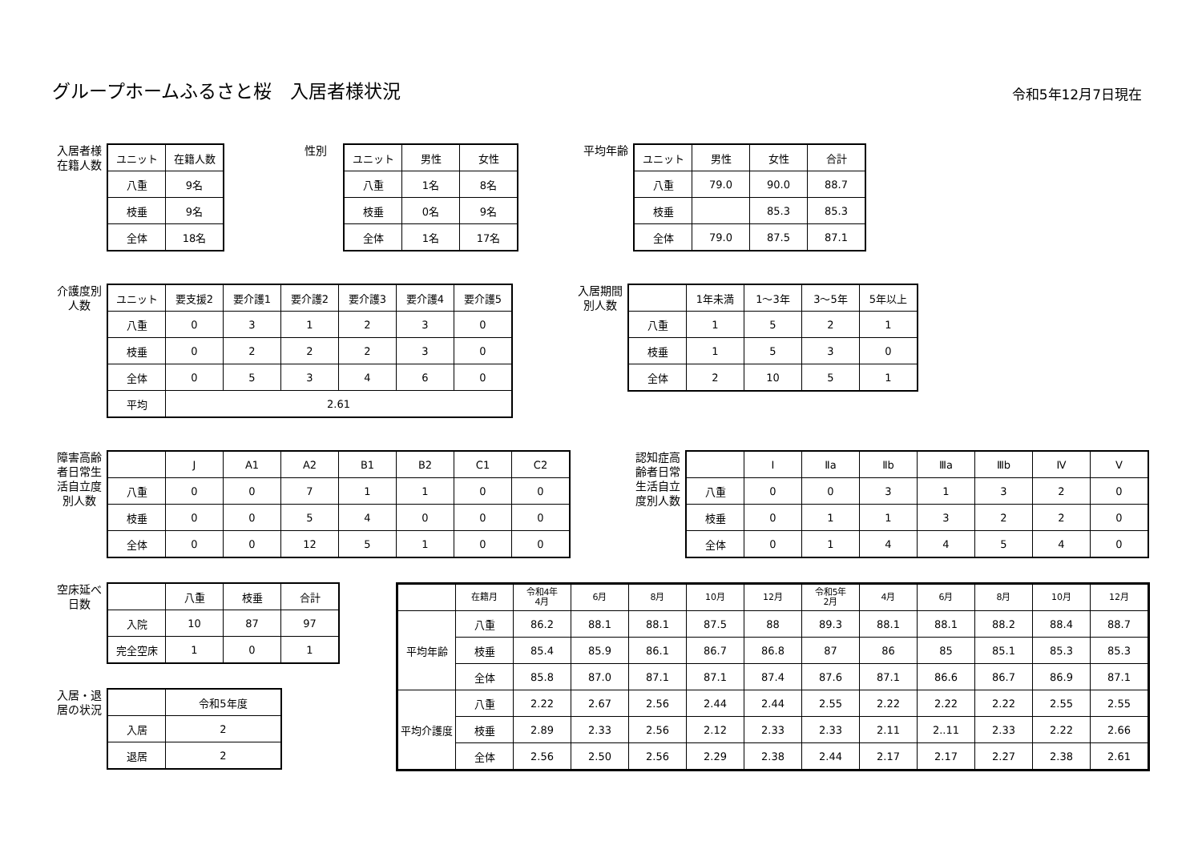グループホームふるさと桜　入居者様状況
令和5年12月7日現在
入居者様 在籍人数
| ユニット | 在籍人数 |
| --- | --- |
| 八重 | 9名 |
| 枝垂 | 9名 |
| 全体 | 18名 |
性別
| ユニット | 男性 | 女性 |
| --- | --- | --- |
| 八重 | 1名 | 8名 |
| 枝垂 | 0名 | 9名 |
| 全体 | 1名 | 17名 |
平均年齢
| ユニット | 男性 | 女性 | 合計 |
| --- | --- | --- | --- |
| 八重 | 79.0 | 90.0 | 88.7 |
| 枝垂 | | 85.3 | 85.3 |
| 全体 | 79.0 | 87.5 | 87.1 |
介護度別 人数
| ユニット | 要支援2 | 要介護1 | 要介護2 | 要介護3 | 要介護4 | 要介護5 |
| --- | --- | --- | --- | --- | --- | --- |
| 八重 | 0 | 3 | 1 | 2 | 3 | 0 |
| 枝垂 | 0 | 2 | 2 | 2 | 3 | 0 |
| 全体 | 0 | 5 | 3 | 4 | 6 | 0 |
| 平均 | 2.61 | | | | | |
入居期間 別人数
| | 1年未満 | 1～3年 | 3～5年 | 5年以上 |
| --- | --- | --- | --- | --- |
| 八重 | 1 | 5 | 2 | 1 |
| 枝垂 | 1 | 5 | 3 | 0 |
| 全体 | 2 | 10 | 5 | 1 |
障害高齢者日常生活自立度別人数
| | J | A1 | A2 | B1 | B2 | C1 | C2 |
| --- | --- | --- | --- | --- | --- | --- | --- |
| 八重 | 0 | 0 | 7 | 1 | 1 | 0 | 0 |
| 枝垂 | 0 | 0 | 5 | 4 | 0 | 0 | 0 |
| 全体 | 0 | 0 | 12 | 5 | 1 | 0 | 0 |
認知症高齢者日常生活自立度別人数
| | Ⅰ | Ⅱa | Ⅱb | Ⅲa | Ⅲb | Ⅳ | Ⅴ |
| --- | --- | --- | --- | --- | --- | --- | --- |
| 八重 | 0 | 0 | 3 | 1 | 3 | 2 | 0 |
| 枝垂 | 0 | 1 | 1 | 3 | 2 | 2 | 0 |
| 全体 | 0 | 1 | 4 | 4 | 5 | 4 | 0 |
空床延べ 日数
| | 八重 | 枝垂 | 合計 |
| --- | --- | --- | --- |
| 入院 | 10 | 87 | 97 |
| 完全空床 | 1 | 0 | 1 |
入居・退 居の状況
| | 令和5年度 |
| --- | --- |
| 入居 | 2 |
| 退居 | 2 |
| | 在籍月 | 令和4年 4月 | 6月 | 8月 | 10月 | 12月 | 令和5年 2月 | 4月 | 6月 | 8月 | 10月 | 12月 |
| --- | --- | --- | --- | --- | --- | --- | --- | --- | --- | --- | --- | --- |
| 平均年齢 | 八重 | 86.2 | 88.1 | 88.1 | 87.5 | 88 | 89.3 | 88.1 | 88.1 | 88.2 | 88.4 | 88.7 |
| | 枝垂 | 85.4 | 85.9 | 86.1 | 86.7 | 86.8 | 87 | 86 | 85 | 85.1 | 85.3 | 85.3 |
| | 全体 | 85.8 | 87.0 | 87.1 | 87.1 | 87.4 | 87.6 | 87.1 | 86.6 | 86.7 | 86.9 | 87.1 |
| 平均介護度 | 八重 | 2.22 | 2.67 | 2.56 | 2.44 | 2.44 | 2.55 | 2.22 | 2.22 | 2.22 | 2.55 | 2.55 |
| | 枝垂 | 2.89 | 2.33 | 2.56 | 2.12 | 2.33 | 2.33 | 2.11 | 2..11 | 2.33 | 2.22 | 2.66 |
| | 全体 | 2.56 | 2.50 | 2.56 | 2.29 | 2.38 | 2.44 | 2.17 | 2.17 | 2.27 | 2.38 | 2.61 |